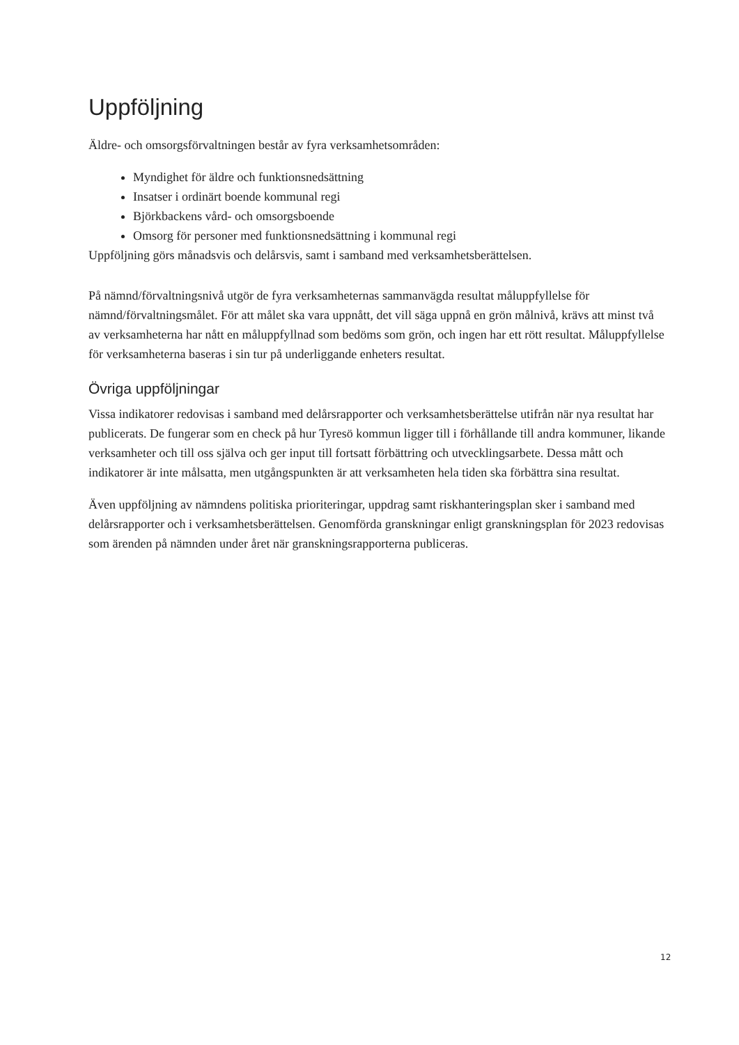Uppföljning
Äldre- och omsorgsförvaltningen består av fyra verksamhetsområden:
Myndighet för äldre och funktionsnedsättning
Insatser i ordinärt boende kommunal regi
Björkbackens vård- och omsorgsboende
Omsorg för personer med funktionsnedsättning i kommunal regi
Uppföljning görs månadsvis och delårsvis, samt i samband med verksamhetsberättelsen.
På nämnd/förvaltningsnivå utgör de fyra verksamheternas sammanvägda resultat måluppfyllelse för nämnd/förvaltningsmålet. För att målet ska vara uppnått, det vill säga uppnå en grön målnivå, krävs att minst två av verksamheterna har nått en måluppfyllnad som bedöms som grön, och ingen har ett rött resultat. Måluppfyllelse för verksamheterna baseras i sin tur på underliggande enheters resultat.
Övriga uppföljningar
Vissa indikatorer redovisas i samband med delårsrapporter och verksamhetsberättelse utifrån när nya resultat har publicerats. De fungerar som en check på hur Tyresö kommun ligger till i förhållande till andra kommuner, likande verksamheter och till oss själva och ger input till fortsatt förbättring och utvecklingsarbete. Dessa mått och indikatorer är inte målsatta, men utgångspunkten är att verksamheten hela tiden ska förbättra sina resultat.
Även uppföljning av nämndens politiska prioriteringar, uppdrag samt riskhanteringsplan sker i samband med delårsrapporter och i verksamhetsberättelsen. Genomförda granskningar enligt granskningsplan för 2023 redovisas som ärenden på nämnden under året när granskningsrapporterna publiceras.
12